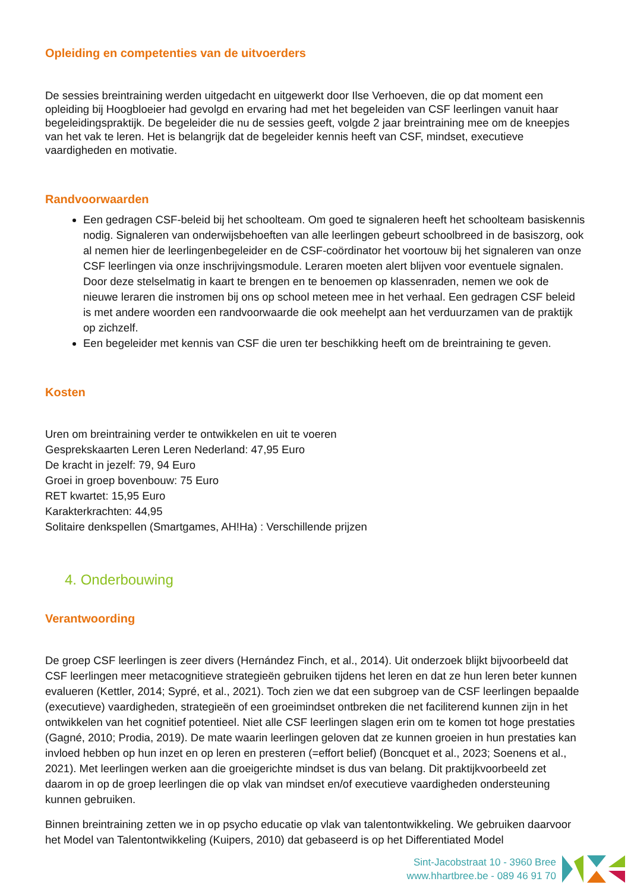Opleiding en competenties van de uitvoerders
De sessies breintraining werden uitgedacht en uitgewerkt door Ilse Verhoeven, die op dat moment een opleiding bij Hoogbloeier had gevolgd en ervaring had met het begeleiden van CSF leerlingen vanuit haar begeleidingspraktijk. De begeleider die nu de sessies geeft, volgde 2 jaar breintraining mee om de kneepjes van het vak te leren. Het is belangrijk dat de begeleider kennis heeft van CSF, mindset, executieve vaardigheden en motivatie.
Randvoorwaarden
Een gedragen CSF-beleid bij het schoolteam. Om goed te signaleren heeft het schoolteam basiskennis nodig. Signaleren van onderwijsbehoeften van alle leerlingen gebeurt schoolbreed in de basiszorg, ook al nemen hier de leerlingenbegeleider en de CSF-coördinator het voortouw bij het signaleren van onze CSF leerlingen via onze inschrijvingsmodule. Leraren moeten alert blijven voor eventuele signalen. Door deze stelselmatig in kaart te brengen en te benoemen op klassenraden, nemen we ook de nieuwe leraren die instromen bij ons op school meteen mee in het verhaal. Een gedragen CSF beleid is met andere woorden een randvoorwaarde die ook meehelpt aan het verduurzamen van de praktijk op zichzelf.
Een begeleider met kennis van CSF die uren ter beschikking heeft om de breintraining te geven.
Kosten
Uren om breintraining verder te ontwikkelen en uit te voeren
Gesprekskaarten Leren Leren Nederland: 47,95 Euro
De kracht in jezelf: 79, 94 Euro
Groei in groep bovenbouw: 75 Euro
RET kwartet: 15,95 Euro
Karakterkrachten: 44,95
Solitaire denkspellen (Smartgames, AH!Ha) : Verschillende prijzen
4. Onderbouwing
Verantwoording
De groep CSF leerlingen is zeer divers (Hernández Finch, et al., 2014). Uit onderzoek blijkt bijvoorbeeld dat CSF leerlingen meer metacognitieve strategieën gebruiken tijdens het leren en dat ze hun leren beter kunnen evalueren (Kettler, 2014; Sypré, et al., 2021). Toch zien we dat een subgroep van de CSF leerlingen bepaalde (executieve) vaardigheden, strategieën of een groeimindset ontbreken die net faciliterend kunnen zijn in het ontwikkelen van het cognitief potentieel. Niet alle CSF leerlingen slagen erin om te komen tot hoge prestaties (Gagné, 2010; Prodia, 2019). De mate waarin leerlingen geloven dat ze kunnen groeien in hun prestaties kan invloed hebben op hun inzet en op leren en presteren (=effort belief) (Boncquet et al., 2023; Soenens et al., 2021). Met leerlingen werken aan die groeigerichte mindset is dus van belang. Dit praktijkvoorbeeld zet daarom in op de groep leerlingen die op vlak van mindset en/of executieve vaardigheden ondersteuning kunnen gebruiken.
Binnen breintraining zetten we in op psycho educatie op vlak van talentontwikkeling. We gebruiken daarvoor het Model van Talentontwikkeling (Kuipers, 2010) dat gebaseerd is op het Differentiated Model
Sint-Jacobstraat 10 - 3960 Bree
www.hhartbree.be - 089 46 91 70